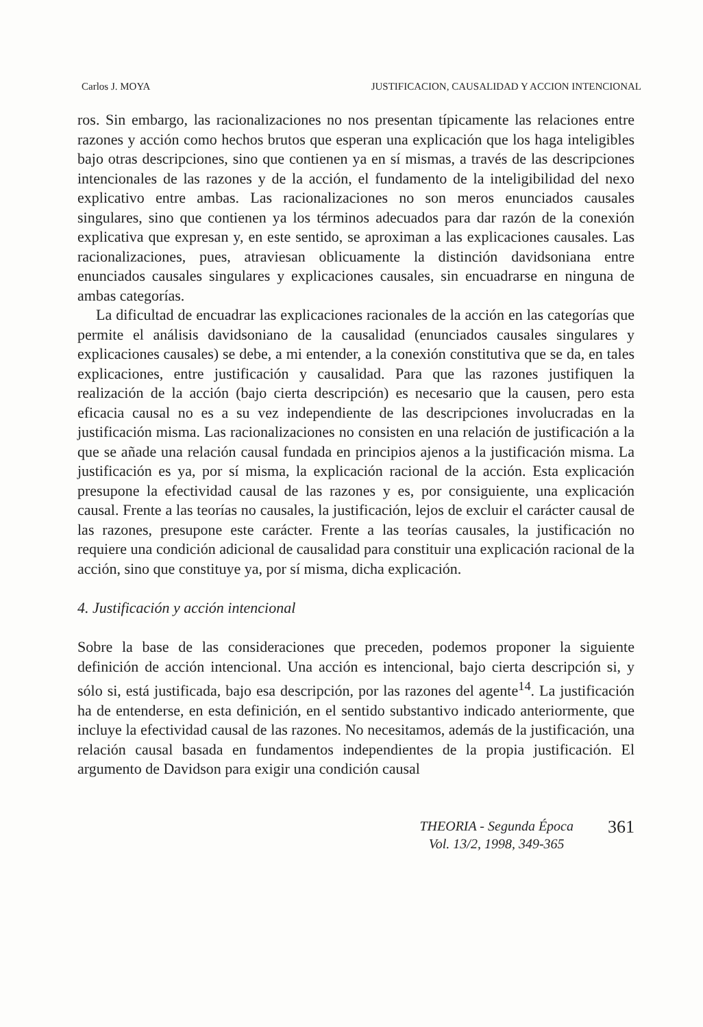Carlos J. MOYA JUSTIFICACION, CAUSALIDAD Y ACCION INTENCIONAL
ros. Sin embargo, las racionalizaciones no nos presentan típicamente las relaciones entre razones y acción como hechos brutos que esperan una explicación que los haga inteligibles bajo otras descripciones, sino que contienen ya en sí mismas, a través de las descripciones intencionales de las razones y de la acción, el fundamento de la inteligibilidad del nexo explicativo entre ambas. Las racionalizaciones no son meros enunciados causales singulares, sino que contienen ya los términos adecuados para dar razón de la conexión explicativa que expresan y, en este sentido, se aproximan a las explicaciones causales. Las racionalizaciones, pues, atraviesan oblicuamente la distinción davidsoniana entre enunciados causales singulares y explicaciones causales, sin encuadrarse en ninguna de ambas categorías.
La dificultad de encuadrar las explicaciones racionales de la acción en las categorías que permite el análisis davidsoniano de la causalidad (enunciados causales singulares y explicaciones causales) se debe, a mi entender, a la conexión constitutiva que se da, en tales explicaciones, entre justificación y causalidad. Para que las razones justifiquen la realización de la acción (bajo cierta descripción) es necesario que la causen, pero esta eficacia causal no es a su vez independiente de las descripciones involucradas en la justificación misma. Las racionalizaciones no consisten en una relación de justificación a la que se añade una relación causal fundada en principios ajenos a la justificación misma. La justificación es ya, por sí misma, la explicación racional de la acción. Esta explicación presupone la efectividad causal de las razones y es, por consiguiente, una explicación causal. Frente a las teorías no causales, la justificación, lejos de excluir el carácter causal de las razones, presupone este carácter. Frente a las teorías causales, la justificación no requiere una condición adicional de causalidad para constituir una explicación racional de la acción, sino que constituye ya, por sí misma, dicha explicación.
4. Justificación y acción intencional
Sobre la base de las consideraciones que preceden, podemos proponer la siguiente definición de acción intencional. Una acción es intencional, bajo cierta descripción si, y sólo si, está justificada, bajo esa descripción, por las razones del agente<sup>14</sup>. La justificación ha de entenderse, en esta definición, en el sentido substantivo indicado anteriormente, que incluye la efectividad causal de las razones. No necesitamos, además de la justificación, una relación causal basada en fundamentos independientes de la propia justificación. El argumento de Davidson para exigir una condición causal
THEORIA - Segunda Época
Vol. 13/2, 1998, 349-365
361